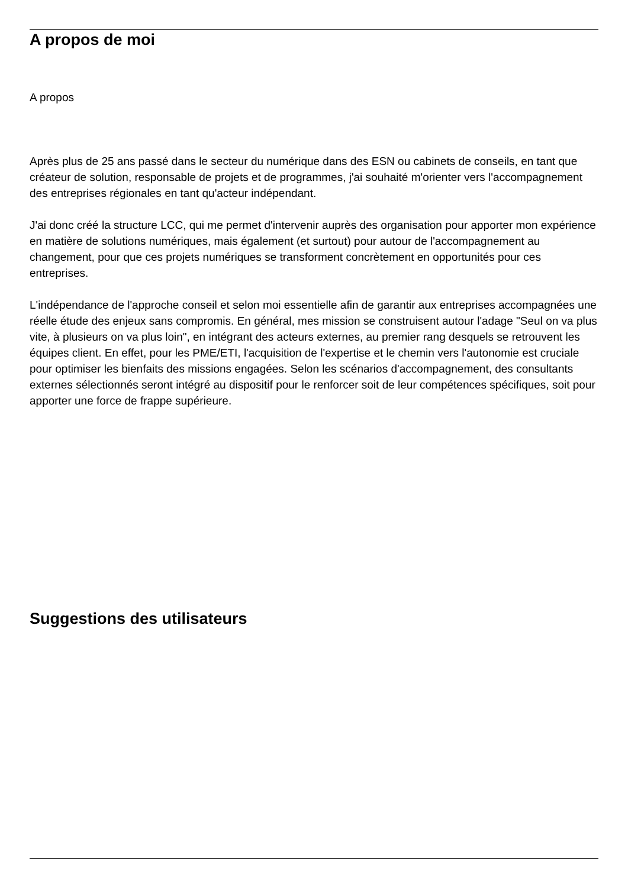A propos de moi
A propos
Après plus de 25 ans passé dans le secteur du numérique dans des ESN ou cabinets de conseils, en tant que créateur de solution, responsable de projets et de programmes, j'ai souhaité m'orienter vers l'accompagnement des entreprises régionales en tant qu'acteur indépendant.
J'ai donc créé la structure LCC, qui me permet d'intervenir auprès des organisation pour apporter mon expérience en matière de solutions numériques, mais également (et surtout) pour autour de l'accompagnement au changement, pour que ces projets numériques se transforment concrètement en opportunités pour ces entreprises.
L'indépendance de l'approche conseil et selon moi essentielle afin de garantir aux entreprises accompagnées une réelle étude des enjeux sans compromis. En général, mes mission se construisent autour l'adage "Seul on va plus vite, à plusieurs on va plus loin", en intégrant des acteurs externes, au premier rang desquels se retrouvent les équipes client. En effet, pour les PME/ETI, l'acquisition de l'expertise et le chemin vers l'autonomie est cruciale pour optimiser les bienfaits des missions engagées. Selon les scénarios d'accompagnement, des consultants externes sélectionnés seront intégré au dispositif pour le renforcer soit de leur compétences spécifiques, soit pour apporter une force de frappe supérieure.
Suggestions des utilisateurs